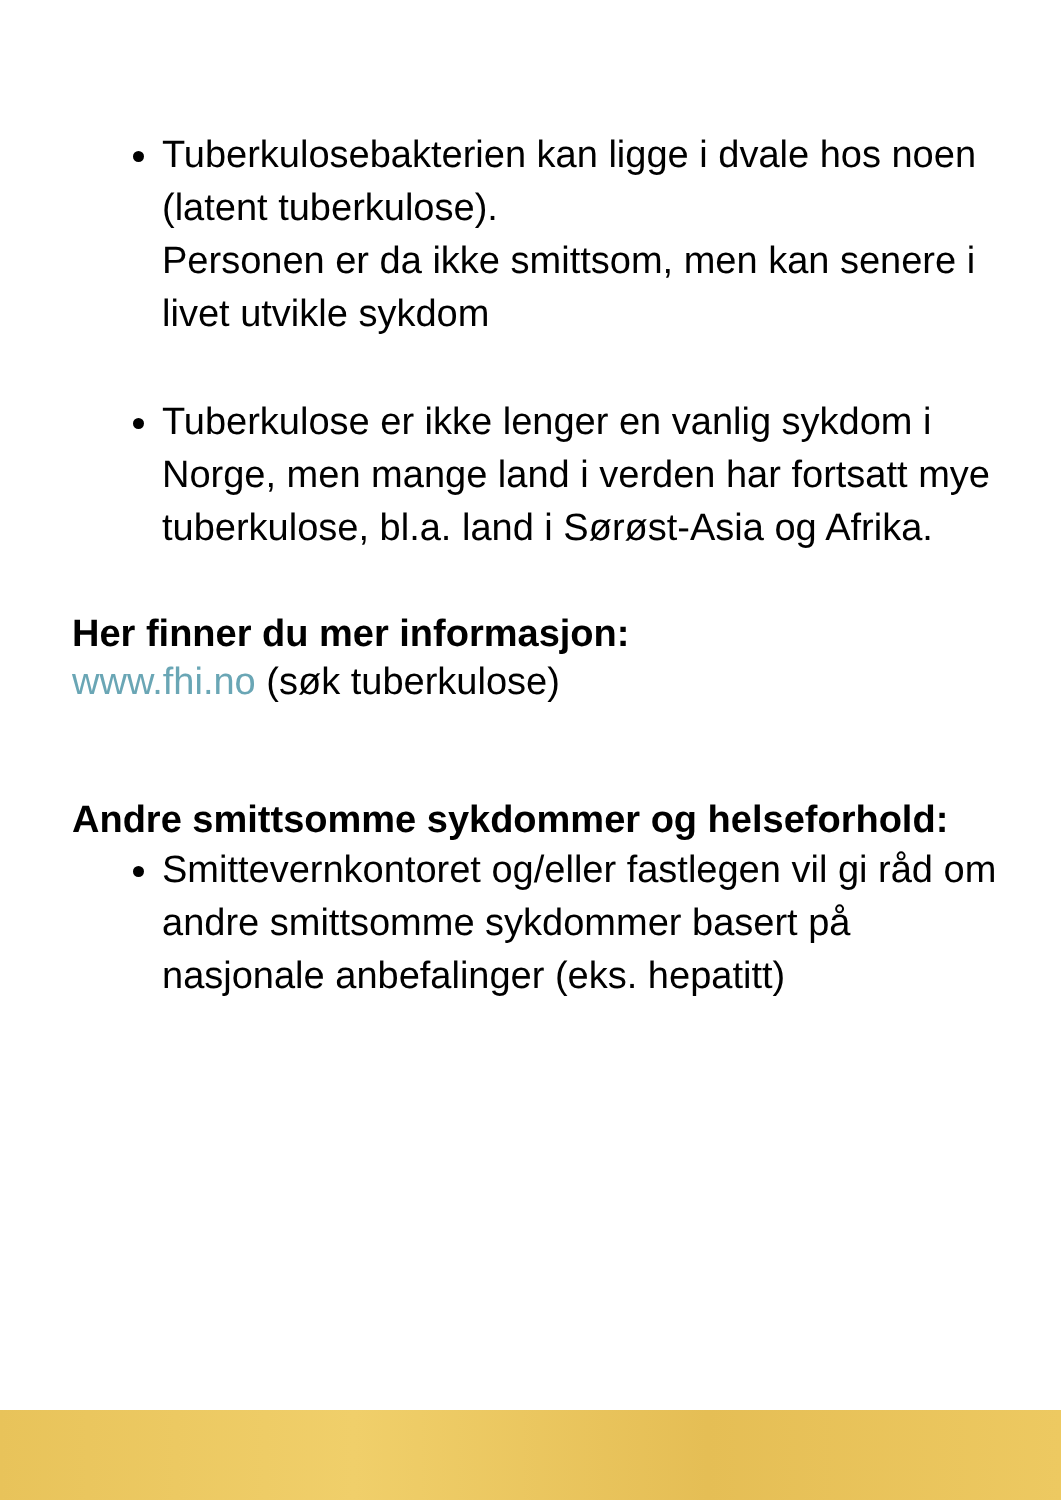Tuberkulosebakterien kan ligge i dvale hos noen (latent tuberkulose).
Personen er da ikke smittsom, men kan senere i livet utvikle sykdom
Tuberkulose er ikke lenger en vanlig sykdom i Norge, men mange land i verden har fortsatt mye tuberkulose, bl.a. land i Sørøst-Asia og Afrika.
Her finner du mer informasjon:
www.fhi.no (søk tuberkulose)
Andre smittsomme sykdommer og helseforhold:
Smittevernkontoret og/eller fastlegen vil gi råd om andre smittsomme sykdommer basert på nasjonale anbefalinger (eks. hepatitt)